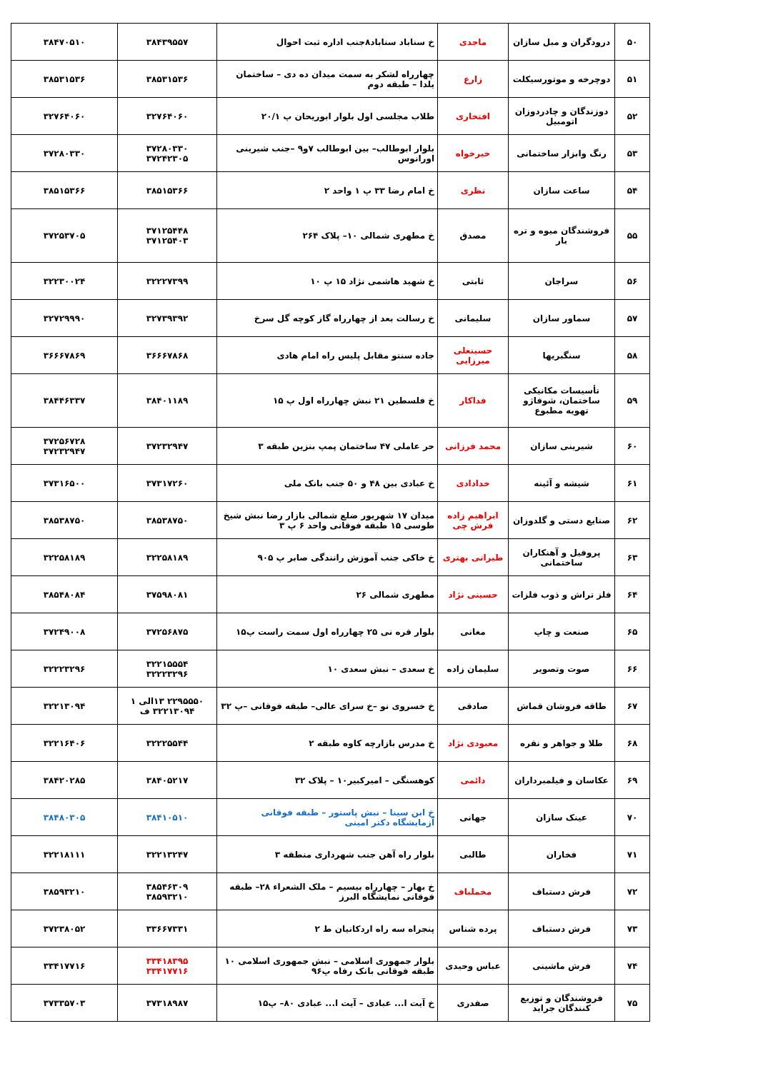| ۵۰ | درودگران و مبل سازان | ماجدی | خ سناباد سناباد۸جنب اداره ثبت احوال | ۳۸۴۳۹۵۵۷ | ۳۸۴۷۰۵۱۰ |
| ۵۱ | دوچرخه و موتورسیکلت | زارع | چهارراه لشکر به سمت میدان ده دی – ساختمان یلدا – طبقه دوم | ۳۸۵۳۱۵۳۶ | ۳۸۵۳۱۵۳۶ |
| ۵۲ | دوزندگان و چادردوزان اتومبیل | افتخاری | طلاب مجلسی اول بلوار ابوریحان پ ۲۰/۱ | ۳۲۷۶۴۰۶۰ | ۳۲۷۶۴۰۶۰ |
| ۵۳ | رنگ وابزار ساختمانی | خیرخواه | بلوار ابوطالب– بین ابوطالب ۷و۹ –جنب شیرینی اورانوس | ۳۷۲۸۰۳۳۰ ۳۷۲۴۲۳۰۵ | ۳۷۲۸۰۳۳۰ |
| ۵۴ | ساعت سازان | نظری | خ امام رضا ۳۳ پ ۱ واحد ۲ | ۳۸۵۱۵۳۶۶ | ۳۸۵۱۵۳۶۶ |
| ۵۵ | فروشندگان میوه و تره بار | مصدق | خ مطهری شمالی ۱۰– پلاک ۲۶۴ | ۳۷۱۲۵۴۴۸ ۳۷۱۲۵۴۰۳ | ۳۷۲۵۳۷۰۵ |
| ۵۶ | سراجان | ثابتی | خ شهید هاشمی نژاد ۱۵ پ ۱۰ | ۳۲۲۲۷۳۹۹ | ۳۲۲۳۰۰۲۴ |
| ۵۷ | سماور سازان | سلیمانی | خ رسالت بعد از چهارراه گاز کوچه گل سرخ | ۳۲۷۳۹۳۹۲ | ۳۲۷۲۹۹۹۰ |
| ۵۸ | سنگبریها | حسینعلی میرزایی | جاده سنتو مقابل پلیس راه امام هادی | ۳۶۶۶۷۸۶۸ | ۳۶۶۶۷۸۶۹ |
| ۵۹ | تأسیسات مکانیکی ساختمان، شوفاژو تهویه مطبوع | فداکار | خ فلسطین ۲۱ نبش چهارراه اول پ ۱۵ | ۳۸۴۰۱۱۸۹ | ۳۸۴۴۶۳۳۷ |
| ۶۰ | شیرینی سازان | محمد فرزانی | حر عاملی ۴۷ ساختمان پمپ بنزین طبقه ۳ | ۳۷۲۳۲۹۴۷ | ۳۷۲۵۶۷۲۸ ۳۷۲۳۲۹۴۷ |
| ۶۱ | شیشه و آئینه | خدادادی | خ عبادی بین ۴۸ و ۵۰ جنب بانک ملی | ۳۷۳۱۷۲۶۰ | ۳۷۳۱۶۵۰۰ |
| ۶۲ | صنایع دستی و گلدوزان | ابراهیم زاده فرش چی | میدان ۱۷ شهریور ضلع شمالی بازار رضا نبش شیخ طوسی ۱۵ طبقه فوقانی واحد ۶ پ ۳ | ۳۸۵۳۸۷۵۰ | ۳۸۵۳۸۷۵۰ |
| ۶۳ | پروفیل و آهنکاران ساختمانی | طیرانی بهتری | خ خاکی جنب آموزش رانندگی صابر پ ۹۰۵ | ۳۲۲۵۸۱۸۹ | ۳۲۲۵۸۱۸۹ |
| ۶۴ | فلز تراش و ذوب فلزات | حسینی نژاد | مطهری شمالی ۲۶ | ۳۷۵۹۸۰۸۱ | ۳۸۵۴۸۰۸۴ |
| ۶۵ | صنعت و چاپ | مغانی | بلوار قره نی ۲۵ چهارراه اول سمت راست پ۱۵ | ۳۷۲۵۶۸۷۵ | ۳۷۲۴۹۰۰۸ |
| ۶۶ | صوت وتصویر | سلیمان زاده | خ سعدی – نبش سعدی ۱۰ | ۳۲۲۱۵۵۵۴ ۳۲۲۲۳۲۹۶ | ۳۲۲۲۳۲۹۶ |
| ۶۷ | طاقه فروشان قماش | صادقی | خ خسروی نو –خ سرای عالی– طبقه فوقانی –پ ۳۲ | ۲۲۹۵۵۵۰ ۱۳الی ۱ ۳۲۲۱۳۰۹۴ ف | ۳۲۲۱۳۰۹۴ |
| ۶۸ | طلا و جواهر و نقره | معبودی نژاد | خ مدرس بازارچه کاوه طبقه ۲ | ۳۲۲۲۵۵۴۴ | ۳۲۲۱۶۴۰۶ |
| ۶۹ | عکاسان و فیلمبرداران | دائمی | کوهسنگی – امیرکبیر۱۰ – پلاک ۳۲ | ۳۸۴۰۵۲۱۷ | ۳۸۴۲۰۲۸۵ |
| ۷۰ | عینک سازان | جهانی | خ ابن سینا – نبش پاستور – طبقه فوقانی آزمایشگاه دکتر امینی | ۳۸۴۱۰۵۱۰ | ۳۸۴۸۰۳۰۵ |
| ۷۱ | فخاران | طالبی | بلوار راه آهن جنب شهرداری منطقه ۳ | ۳۲۲۱۳۲۴۷ | ۳۲۲۱۸۱۱۱ |
| ۷۲ | فرش دستباف | مخملباف | خ بهار – چهارراه بیسیم – ملک الشعراء ۲۸– طبقه فوقانی نمایشگاه البرز | ۳۸۵۴۶۳۰۹ ۳۸۵۹۳۲۱۰ | ۳۸۵۹۳۲۱۰ |
| ۷۳ | فرش دستباف | پرده شناس | پنجراه سه راه اردکانیان ط ۲ | ۳۳۶۶۷۳۳۱ | ۳۷۲۳۸۰۵۲ |
| ۷۴ | فرش ماشینی | عباس وحیدی | بلوار جمهوری اسلامی – نبش جمهوری اسلامی ۱۰ طبقه فوقانی بانک رفاه پ۹۶ | ۳۳۴۱۸۳۹۵ ۳۳۴۱۷۷۱۶ | ۳۳۴۱۷۷۱۶ |
| ۷۵ | فروشندگان و توزیع کنندگان جراید | صفدری | خ آیت ا... عبادی – آیت ا... عبادی ۸۰– پ۱۵ | ۳۷۳۱۸۹۸۷ | ۳۷۳۳۵۷۰۳ |